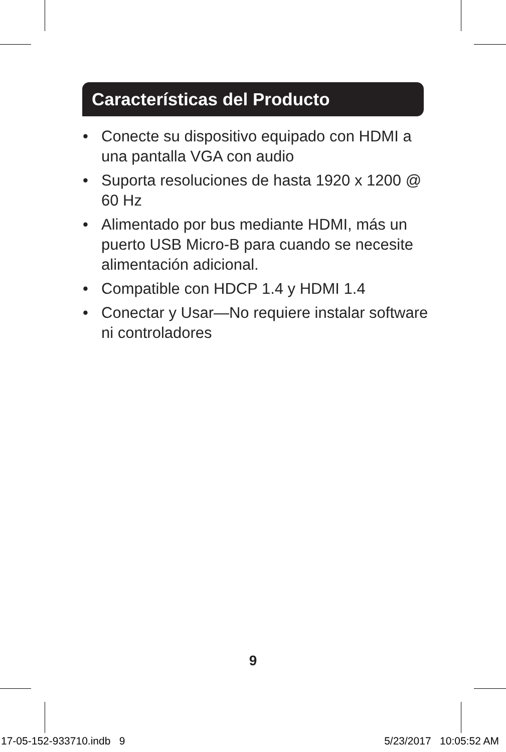Características del Producto
• Conecte su dispositivo equipado con HDMI a una pantalla VGA con audio
• Suporta resoluciones de hasta 1920 x 1200 @ 60 Hz
• Alimentado por bus mediante HDMI, más un puerto USB Micro-B para cuando se necesite alimentación adicional.
• Compatible con HDCP 1.4 y HDMI 1.4
• Conectar y Usar—No requiere instalar software ni controladores
9
17-05-152-933710.indb 9 5/23/2017 10:05:52 AM